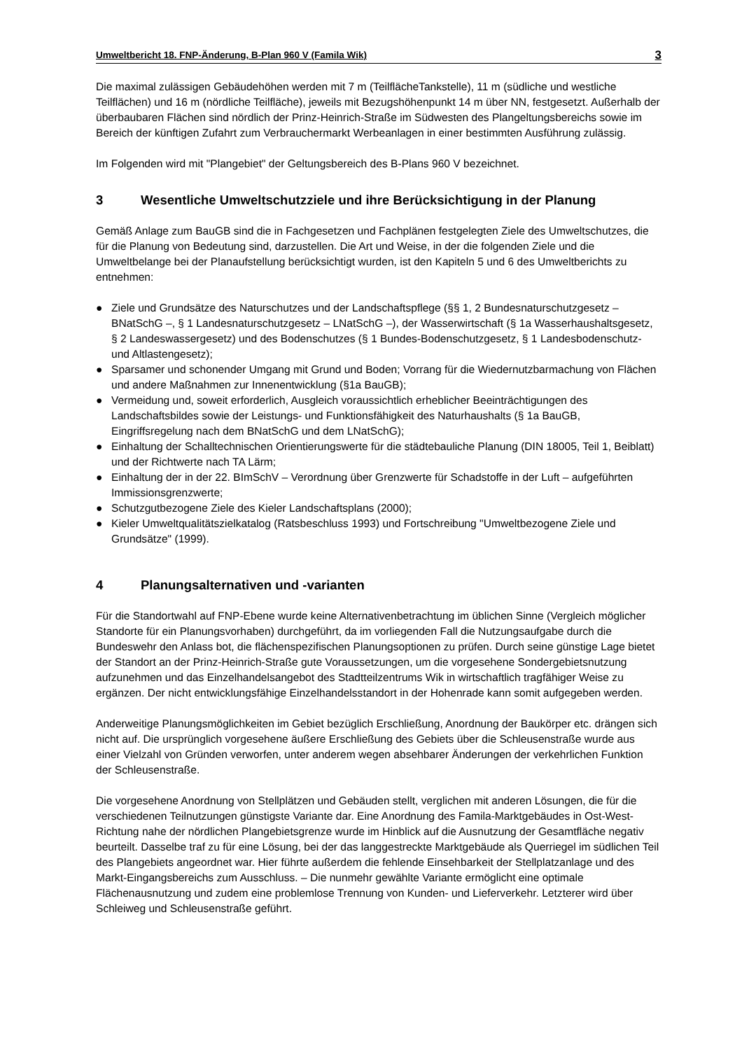Umweltbericht 18. FNP-Änderung, B-Plan 960 V (Famila Wik) 3
Die maximal zulässigen Gebäudehöhen werden mit 7 m (TeilflächeTankstelle), 11 m (südliche und westliche Teilflächen) und 16 m (nördliche Teilfläche), jeweils mit Bezugshöhenpunkt 14 m über NN, festgesetzt. Außerhalb der überbaubaren Flächen sind nördlich der Prinz-Heinrich-Straße im Südwesten des Plangeltungsbereichs sowie im Bereich der künftigen Zufahrt zum Verbrauchermarkt Werbeanlagen in einer bestimmten Ausführung zulässig.
Im Folgenden wird mit "Plangebiet" der Geltungsbereich des B-Plans 960 V bezeichnet.
3 Wesentliche Umweltschutzziele und ihre Berücksichtigung in der Planung
Gemäß Anlage zum BauGB sind die in Fachgesetzen und Fachplänen festgelegten Ziele des Umweltschutzes, die für die Planung von Bedeutung sind, darzustellen. Die Art und Weise, in der die folgenden Ziele und die Umweltbelange bei der Planaufstellung berücksichtigt wurden, ist den Kapiteln 5 und 6 des Umweltberichts zu entnehmen:
● Ziele und Grundsätze des Naturschutzes und der Landschaftspflege (§§ 1, 2 Bundesnaturschutzgesetz – BNatSchG –, § 1 Landesnaturschutzgesetz – LNatSchG –), der Wasserwirtschaft (§ 1a Wasserhaushaltsgesetz, § 2 Landeswassergesetz) und des Bodenschutzes (§ 1 Bundes-Bodenschutzgesetz, § 1 Landesbodenschutz- und Altlastengesetz);
● Sparsamer und schonender Umgang mit Grund und Boden; Vorrang für die Wiedernutzbarmachung von Flächen und andere Maßnahmen zur Innenentwicklung (§1a BauGB);
● Vermeidung und, soweit erforderlich, Ausgleich voraussichtlich erheblicher Beeinträchtigungen des Landschaftsbildes sowie der Leistungs- und Funktionsfähigkeit des Naturhaushalts (§ 1a BauGB, Eingriffsregelung nach dem BNatSchG und dem LNatSchG);
● Einhaltung der Schalltechnischen Orientierungswerte für die städtebauliche Planung (DIN 18005, Teil 1, Beiblatt) und der Richtwerte nach TA Lärm;
● Einhaltung der in der 22. BImSchV – Verordnung über Grenzwerte für Schadstoffe in der Luft – aufgeführten Immissionsgrenzwerte;
● Schutzgutbezogene Ziele des Kieler Landschaftsplans (2000);
● Kieler Umweltqualitätszielkatalog (Ratsbeschluss 1993) und Fortschreibung "Umweltbezogene Ziele und Grundsätze" (1999).
4 Planungsalternativen und -varianten
Für die Standortwahl auf FNP-Ebene wurde keine Alternativenbetrachtung im üblichen Sinne (Vergleich möglicher Standorte für ein Planungsvorhaben) durchgeführt, da im vorliegenden Fall die Nutzungsaufgabe durch die Bundeswehr den Anlass bot, die flächenspezifischen Planungsoptionen zu prüfen. Durch seine günstige Lage bietet der Standort an der Prinz-Heinrich-Straße gute Voraussetzungen, um die vorgesehene Sondergebietsnutzung aufzunehmen und das Einzelhandelsangebot des Stadtteilzentrums Wik in wirtschaftlich tragfähiger Weise zu ergänzen. Der nicht entwicklungsfähige Einzelhandelsstandort in der Hohenrade kann somit aufgegeben werden.
Anderweitige Planungsmöglichkeiten im Gebiet bezüglich Erschließung, Anordnung der Baukörper etc. drängen sich nicht auf. Die ursprünglich vorgesehene äußere Erschließung des Gebiets über die Schleusenstraße wurde aus einer Vielzahl von Gründen verworfen, unter anderem wegen absehbarer Änderungen der verkehrlichen Funktion der Schleusenstraße.
Die vorgesehene Anordnung von Stellplätzen und Gebäuden stellt, verglichen mit anderen Lösungen, die für die verschiedenen Teilnutzungen günstigste Variante dar. Eine Anordnung des Famila-Marktgebäudes in Ost-West-Richtung nahe der nördlichen Plangebietsgrenze wurde im Hinblick auf die Ausnutzung der Gesamtfläche negativ beurteilt. Dasselbe traf zu für eine Lösung, bei der das langgestreckte Marktgebäude als Querriegel im südlichen Teil des Plangebiets angeordnet war. Hier führte außerdem die fehlende Einsehbarkeit der Stellplatzanlage und des Markt-Eingangsbereichs zum Ausschluss. – Die nunmehr gewählte Variante ermöglicht eine optimale Flächenausnutzung und zudem eine problemlose Trennung von Kunden- und Lieferverkehr. Letzterer wird über Schleiweg und Schleusenstraße geführt.